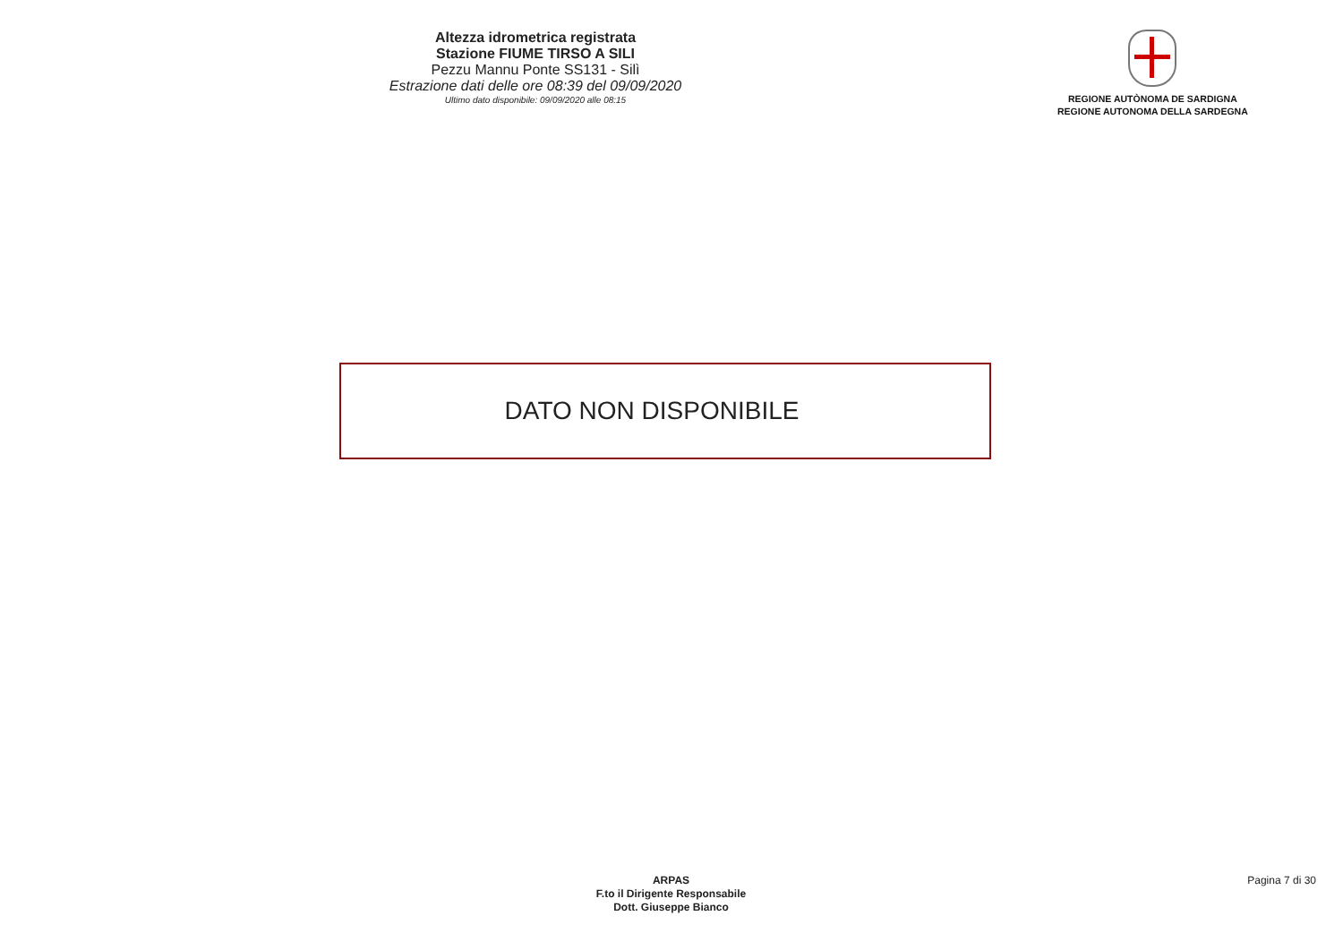Altezza idrometrica registrata
Stazione FIUME TIRSO A SILI
Pezzu Mannu Ponte SS131 - Silì
Estrazione dati delle ore 08:39 del 09/09/2020
Ultimo dato disponibile: 09/09/2020 alle 08:15
REGIONE AUTÒNOMA DE SARDIGNA
REGIONE AUTONOMA DELLA SARDEGNA
DATO NON DISPONIBILE
ARPAS
F.to il Dirigente Responsabile
Dott. Giuseppe Bianco
Pagina 7 di 30